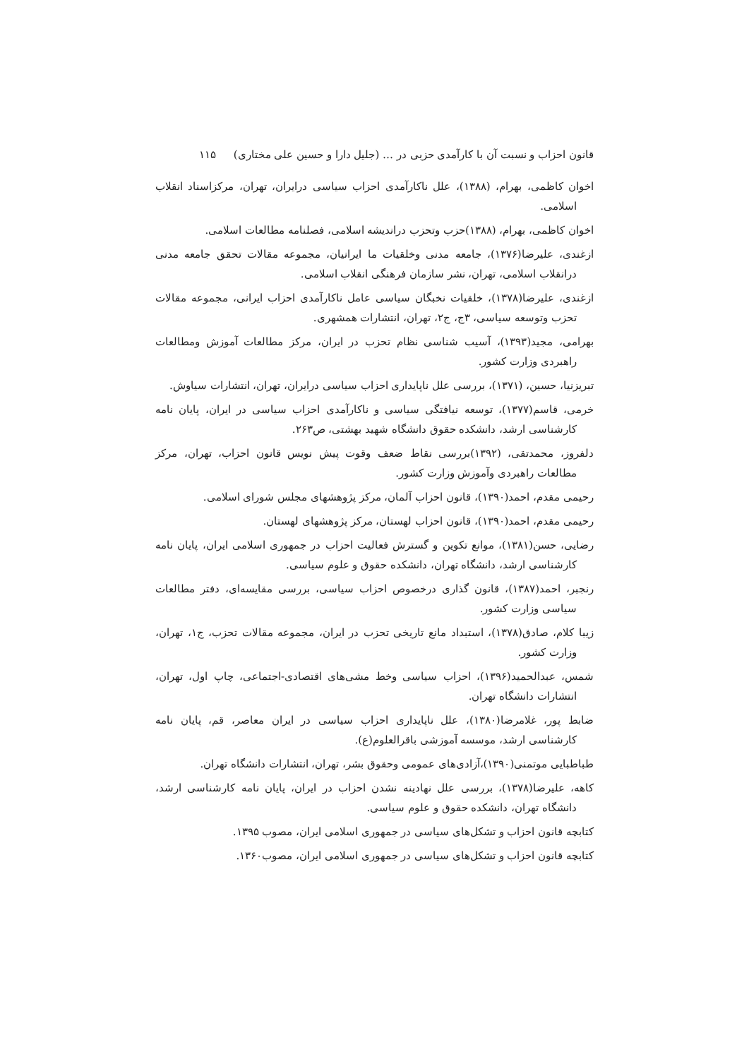قانون احزاب و نسبت آن با کارآمدی حزبی در … (جلیل دارا و حسین علی مختاری) ۱۱۵
اخوان کاظمی، بهرام، (۱۳۸۸)، علل ناکارآمدی احزاب سیاسی درایران، تهران، مرکزاسناد انقلاب اسلامی.
اخوان کاظمی، بهرام، (۱۳۸۸)حزب وتحزب دراندیشه اسلامی، فصلنامه مطالعات اسلامی.
ازغندی، علیرضا(۱۳۷۶)، جامعه مدنی وخلقیات ما ایرانیان، مجموعه مقالات تحقق جامعه مدنی درانقلاب اسلامی، تهران، نشر سازمان فرهنگی انقلاب اسلامی.
ازغندی، علیرضا(۱۳۷۸)، خلقیات نخبگان سیاسی عامل ناکارآمدی احزاب ایرانی، مجموعه مقالات تحزب وتوسعه سیاسی، ۳ج، ج۲، تهران، انتشارات همشهری.
بهرامی، مجید(۱۳۹۳)، آسیب شناسی نظام تحزب در ایران، مرکز مطالعات آموزش ومطالعات راهبردی وزارت کشور.
تبریزنیا، حسین، (۱۳۷۱)، بررسی علل ناپایداری احزاب سیاسی درایران، تهران، انتشارات سیاوش.
خرمی، قاسم(۱۳۷۷)، توسعه نیافتگی سیاسی و ناکارآمدی احزاب سیاسی در ایران، پایان نامه کارشناسی ارشد، دانشکده حقوق دانشگاه شهید بهشتی، ص۲۶۳.
دلفروز، محمدتقی، (۱۳۹۲)بررسی نقاط ضعف وقوت پیش نویس قانون احزاب، تهران، مرکز مطالعات راهبردی وآموزش وزارت کشور.
رحیمی مقدم، احمد(۱۳۹۰)، قانون احزاب آلمان، مرکز پژوهشهای مجلس شورای اسلامی.
رحیمی مقدم، احمد(۱۳۹۰)، قانون احزاب لهستان، مرکز پژوهشهای لهستان.
رضایی، حسن(۱۳۸۱)، موانع تکوین و گسترش فعالیت احزاب در جمهوری اسلامی ایران، پایان نامه کارشناسی ارشد، دانشگاه تهران، دانشکده حقوق و علوم سیاسی.
رنجبر، احمد(۱۳۸۷)، قانون گذاری درخصوص احزاب سیاسی، بررسی مقایسه‌ای، دفتر مطالعات سیاسی وزارت کشور.
زیبا کلام، صادق(۱۳۷۸)، استبداد مانع تاریخی تحزب در ایران، مجموعه مقالات تحزب، ج۱، تهران، وزارت کشور.
شمس، عبدالحمید(۱۳۹۶)، احزاب سیاسی وخط مشی‌های اقتصادی-اجتماعی، چاپ اول، تهران، انتشارات دانشگاه تهران.
ضابط پور، غلامرضا(۱۳۸۰)، علل ناپایداری احزاب سیاسی در ایران معاصر، قم، پایان نامه کارشناسی ارشد، موسسه آموزشی باقرالعلوم(ع).
طباطبایی موتمنی(۱۳۹۰)،آزادی‌های عمومی وحقوق بشر، تهران، انتشارات دانشگاه تهران.
کاهه، علیرضا(۱۳۷۸)، بررسی علل نهادینه نشدن احزاب در ایران، پایان نامه کارشناسی ارشد، دانشگاه تهران، دانشکده حقوق و علوم سیاسی.
کتابچه قانون احزاب و تشکل‌های سیاسی در جمهوری اسلامی ایران، مصوب ۱۳۹۵.
کتابچه قانون احزاب و تشکل‌های سیاسی در جمهوری اسلامی ایران، مصوب۱۳۶۰.